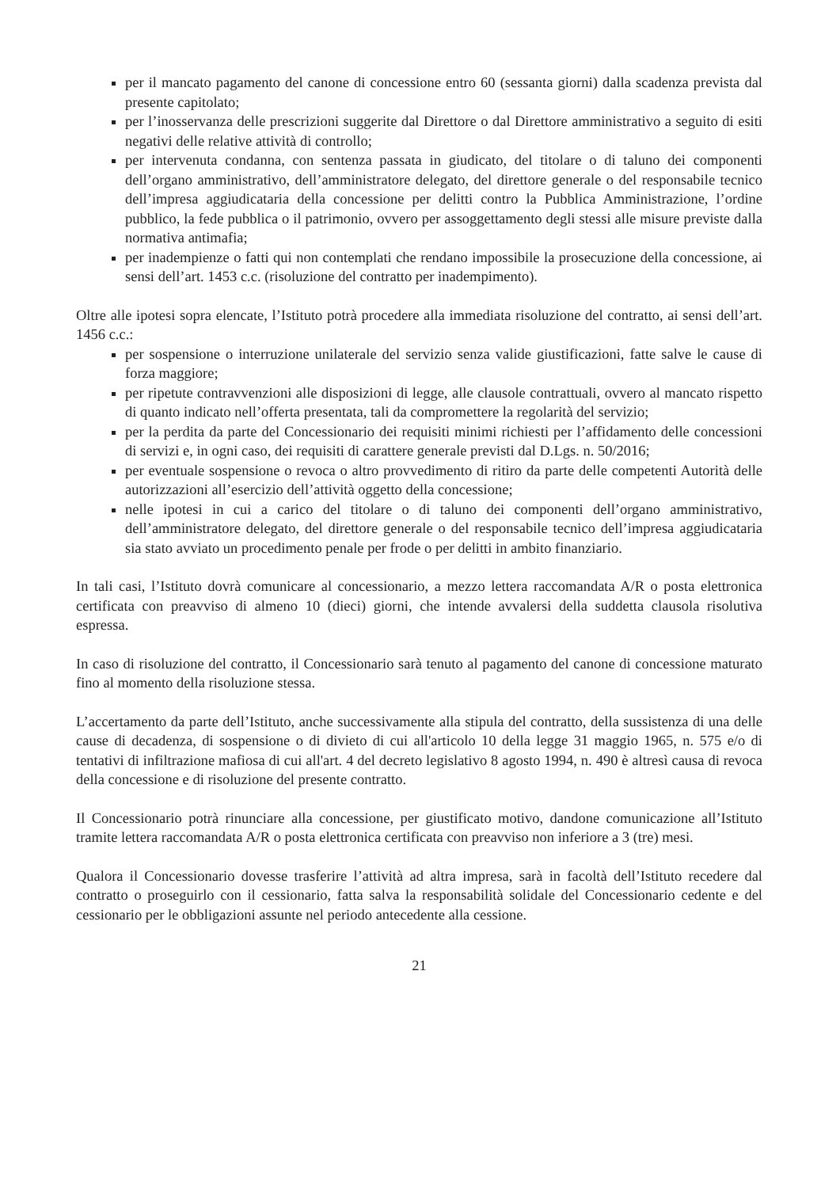per il mancato pagamento del canone di concessione entro 60 (sessanta giorni) dalla scadenza prevista dal presente capitolato;
per l’inosservanza delle prescrizioni suggerite dal Direttore o dal Direttore amministrativo a seguito di esiti negativi delle relative attività di controllo;
per intervenuta condanna, con sentenza passata in giudicato, del titolare o di taluno dei componenti dell’organo amministrativo, dell’amministratore delegato, del direttore generale o del responsabile tecnico dell’impresa aggiudicataria della concessione per delitti contro la Pubblica Amministrazione, l’ordine pubblico, la fede pubblica o il patrimonio, ovvero per assoggettamento degli stessi alle misure previste dalla normativa antimafia;
per inadempienze o fatti qui non contemplati che rendano impossibile la prosecuzione della concessione, ai sensi dell’art. 1453 c.c. (risoluzione del contratto per inadempimento).
Oltre alle ipotesi sopra elencate, l’Istituto potrà procedere alla immediata risoluzione del contratto, ai sensi dell’art. 1456 c.c.:
per sospensione o interruzione unilaterale del servizio senza valide giustificazioni, fatte salve le cause di forza maggiore;
per ripetute contravvenzioni alle disposizioni di legge, alle clausole contrattuali, ovvero al mancato rispetto di quanto indicato nell’offerta presentata, tali da compromettere la regolarità del servizio;
per la perdita da parte del Concessionario dei requisiti minimi richiesti per l’affidamento delle concessioni di servizi e, in ogni caso, dei requisiti di carattere generale previsti dal D.Lgs. n. 50/2016;
per eventuale sospensione o revoca o altro provvedimento di ritiro da parte delle competenti Autorità delle autorizzazioni all’esercizio dell’attività oggetto della concessione;
nelle ipotesi in cui a carico del titolare o di taluno dei componenti dell’organo amministrativo, dell’amministratore delegato, del direttore generale o del responsabile tecnico dell’impresa aggiudicataria sia stato avviato un procedimento penale per frode o per delitti in ambito finanziario.
In tali casi, l’Istituto dovrà comunicare al concessionario, a mezzo lettera raccomandata A/R o posta elettronica certificata con preavviso di almeno 10 (dieci) giorni, che intende avvalersi della suddetta clausola risolutiva espressa.
In caso di risoluzione del contratto, il Concessionario sarà tenuto al pagamento del canone di concessione maturato fino al momento della risoluzione stessa.
L’accertamento da parte dell’Istituto, anche successivamente alla stipula del contratto, della sussistenza di una delle cause di decadenza, di sospensione o di divieto di cui all'articolo 10 della legge 31 maggio 1965, n. 575 e/o di tentativi di infiltrazione mafiosa di cui all'art. 4 del decreto legislativo 8 agosto 1994, n. 490 è altresì causa di revoca della concessione e di risoluzione del presente contratto.
Il Concessionario potrà rinunciare alla concessione, per giustificato motivo, dandone comunicazione all’Istituto tramite lettera raccomandata A/R o posta elettronica certificata con preavviso non inferiore a 3 (tre) mesi.
Qualora il Concessionario dovesse trasferire l’attività ad altra impresa, sarà in facoltà dell’Istituto recedere dal contratto o proseguirlo con il cessionario, fatta salva la responsabilità solidale del Concessionario cedente e del cessionario per le obbligazioni assunte nel periodo antecedente alla cessione.
21